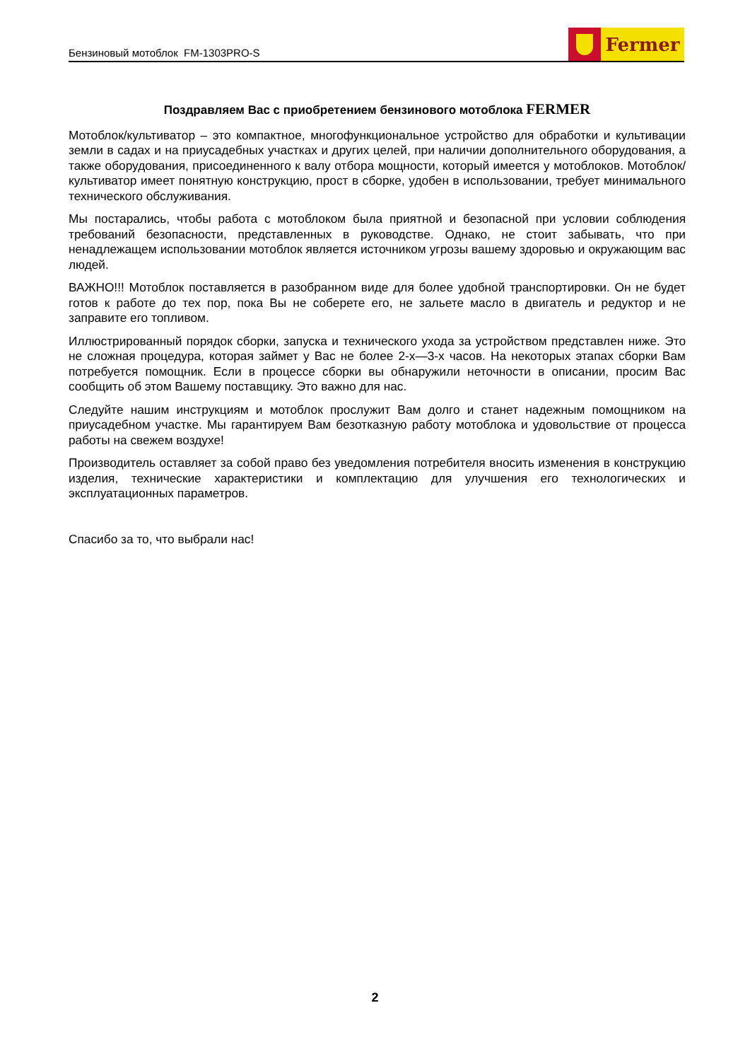Бензиновый мотоблок FM-1303PRO-S
Fermer
Поздравляем Вас с приобретением бензинового мотоблока FERMER
Мотоблок/культиватор – это компактное, многофункциональное устройство для обработки и культивации земли в садах и на приусадебных участках и других целей, при наличии дополнительного оборудования, а также оборудования, присоединенного к валу отбора мощности, который имеется у мотоблоков. Мотоблок/культиватор имеет понятную конструкцию, прост в сборке, удобен в использовании, требует минимального технического обслуживания.
Мы постарались, чтобы работа с мотоблоком была приятной и безопасной при условии соблюдения требований безопасности, представленных в руководстве. Однако, не стоит забывать, что при ненадлежащем использовании мотоблок является источником угрозы вашему здоровью и окружающим вас людей.
ВАЖНО!!! Мотоблок поставляется в разобранном виде для более удобной транспортировки. Он не будет готов к работе до тех пор, пока Вы не соберете его, не зальете масло в двигатель и редуктор и не заправите его топливом.
Иллюстрированный порядок сборки, запуска и технического ухода за устройством представлен ниже. Это не сложная процедура, которая займет у Вас не более 2-х—3-х часов. На некоторых этапах сборки Вам потребуется помощник. Если в процессе сборки вы обнаружили неточности в описании, просим Вас сообщить об этом Вашему поставщику. Это важно для нас.
Следуйте нашим инструкциям и мотоблок прослужит Вам долго и станет надежным помощником на приусадебном участке. Мы гарантируем Вам безотказную работу мотоблока и удовольствие от процесса работы на свежем воздухе!
Производитель оставляет за собой право без уведомления потребителя вносить изменения в конструкцию изделия, технические характеристики и комплектацию для улучшения его технологических и эксплуатационных параметров.
Спасибо за то, что выбрали нас!
2